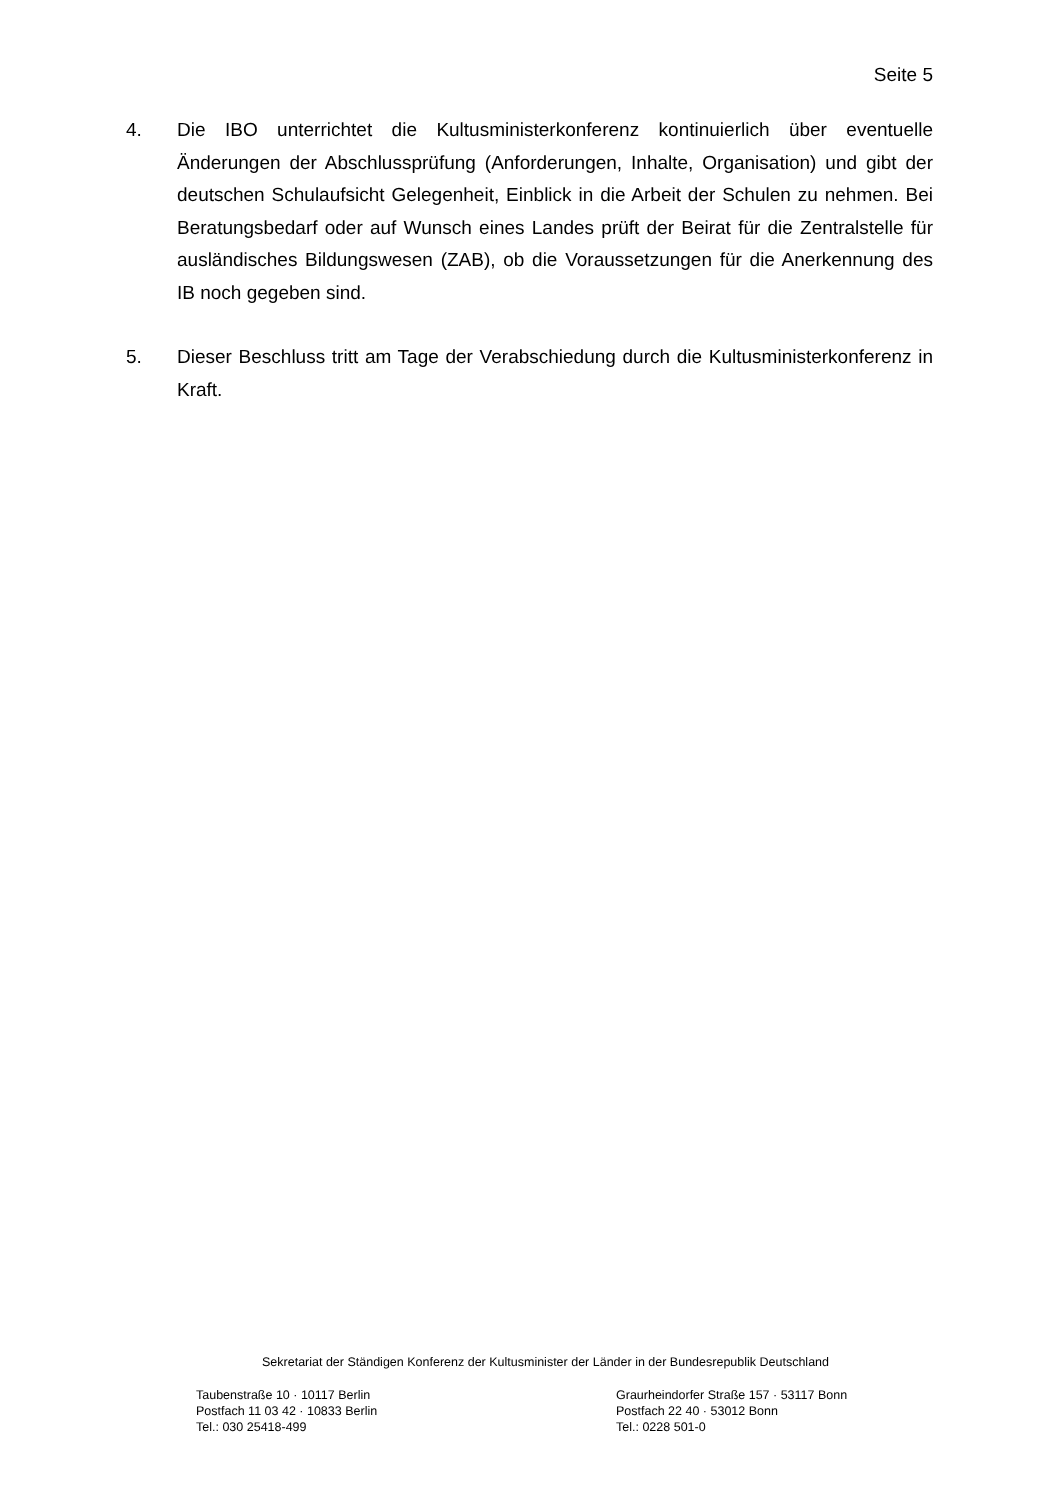Seite 5
4. Die IBO unterrichtet die Kultusministerkonferenz kontinuierlich über eventuelle Änderungen der Abschlussprüfung (Anforderungen, Inhalte, Organisation) und gibt der deutschen Schulaufsicht Gelegenheit, Einblick in die Arbeit der Schulen zu nehmen. Bei Beratungsbedarf oder auf Wunsch eines Landes prüft der Beirat für die Zentralstelle für ausländisches Bildungswesen (ZAB), ob die Voraussetzungen für die Anerkennung des IB noch gegeben sind.
5. Dieser Beschluss tritt am Tage der Verabschiedung durch die Kultusministerkonferenz in Kraft.
Sekretariat der Ständigen Konferenz der Kultusminister der Länder in der Bundesrepublik Deutschland
Taubenstraße 10 · 10117 Berlin
Postfach 11 03 42 · 10833 Berlin
Tel.: 030 25418-499
Graurheindorfer Straße 157 · 53117 Bonn
Postfach 22 40 · 53012 Bonn
Tel.: 0228 501-0